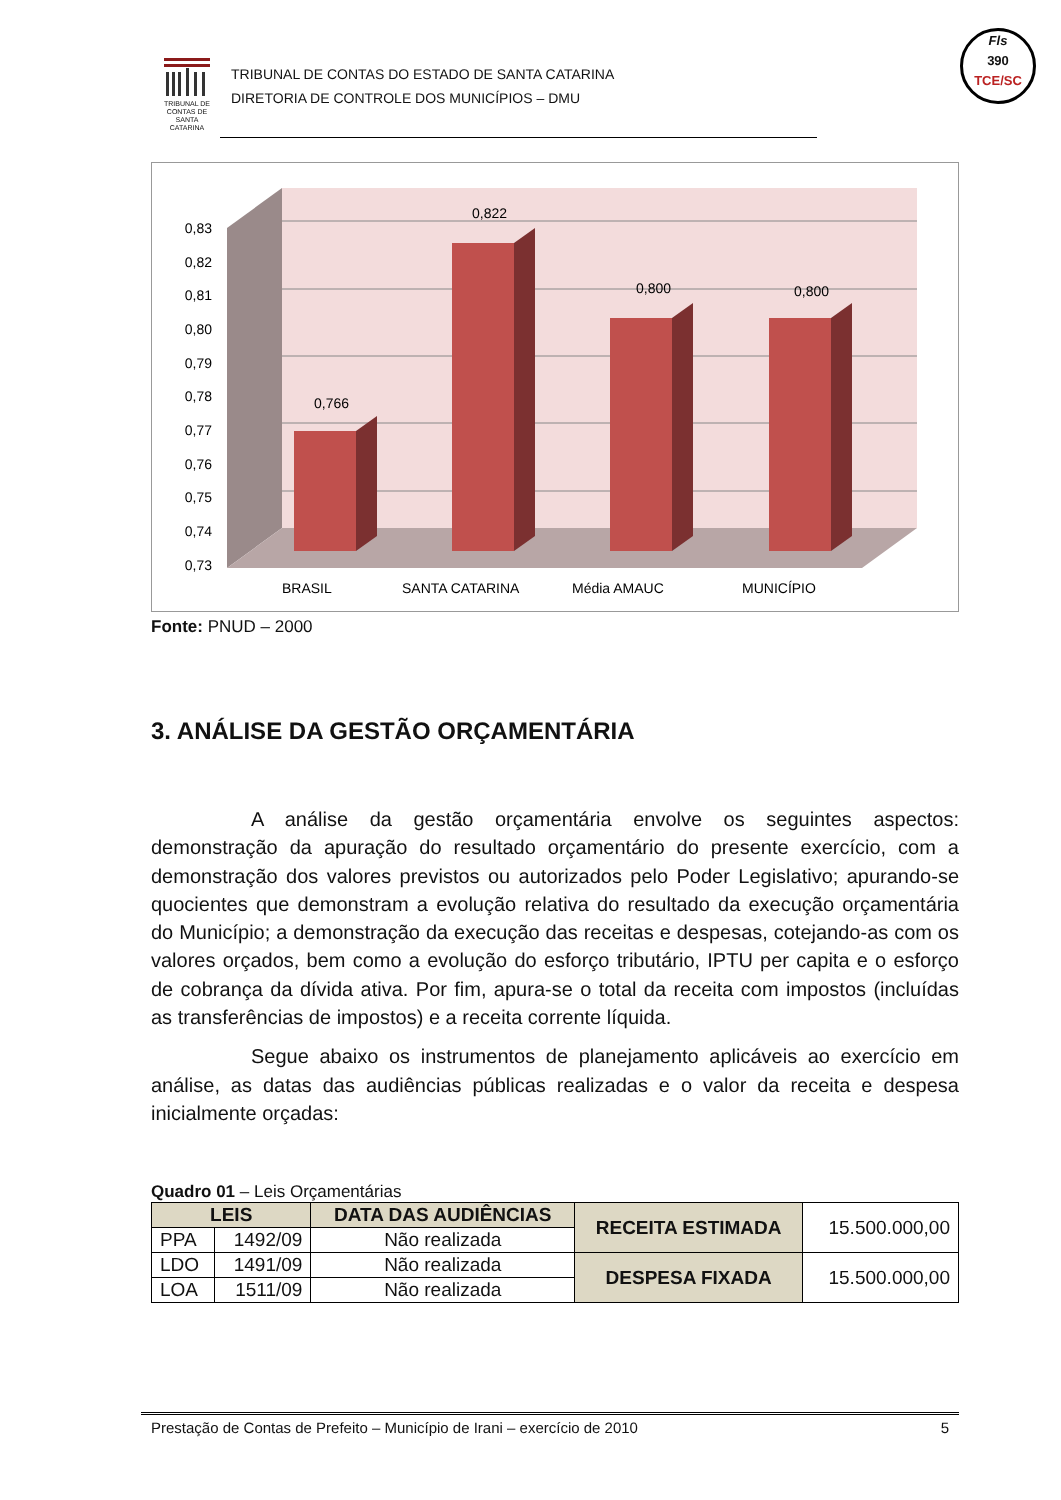TRIBUNAL DE CONTAS DE SANTA CATARINA
TRIBUNAL DE CONTAS DO ESTADO DE SANTA CATARINA
DIRETORIA DE CONTROLE DOS MUNICÍPIOS – DMU
Fls
390
TCE/SC
0,83
0,82
0,81
0,80
0,79
0,78
0,77
0,76
0,75
0,74
0,73
0,766
0,822
0,800
0,800
BRASIL
SANTA CATARINA
Média AMAUC
MUNICÍPIO
Fonte: PNUD – 2000
3. ANÁLISE DA GESTÃO ORÇAMENTÁRIA
A análise da gestão orçamentária envolve os seguintes aspectos: demonstração da apuração do resultado orçamentário do presente exercício, com a demonstração dos valores previstos ou autorizados pelo Poder Legislativo; apurando-se quocientes que demonstram a evolução relativa do resultado da execução orçamentária do Município; a demonstração da execução das receitas e despesas, cotejando-as com os valores orçados, bem como a evolução do esforço tributário, IPTU per capita e o esforço de cobrança da dívida ativa. Por fim, apura-se o total da receita com impostos (incluídas as transferências de impostos) e a receita corrente líquida.
Segue abaixo os instrumentos de planejamento aplicáveis ao exercício em análise, as datas das audiências públicas realizadas e o valor da receita e despesa inicialmente orçadas:
Quadro 01 – Leis Orçamentárias
| LEIS | | DATA DAS AUDIÊNCIAS | RECEITA ESTIMADA | 15.500.000,00 |
| PPA | 1492/09 | Não realizada | | |
| LDO | 1491/09 | Não realizada | DESPESA FIXADA | 15.500.000,00 |
| LOA | 1511/09 | Não realizada | | |
Prestação de Contas de Prefeito – Município de Irani – exercício de 2010 5